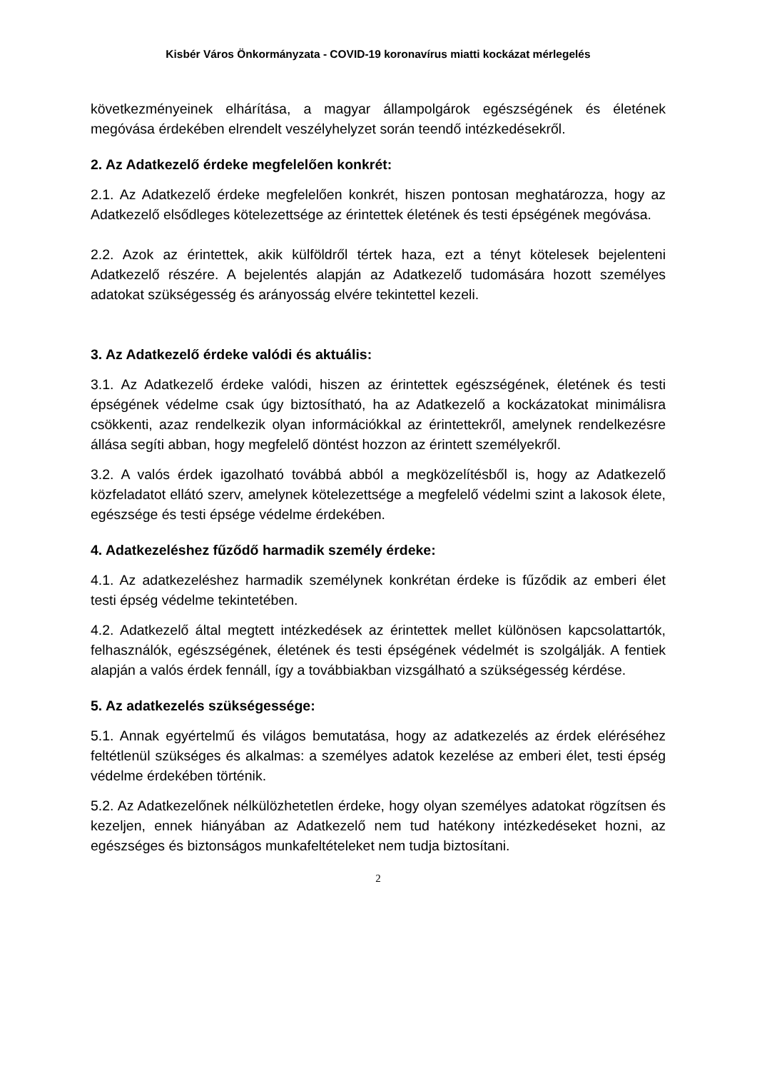Kisbér Város Önkormányzata - COVID-19 koronavírus miatti kockázat mérlegelés
következményeinek elhárítása, a magyar állampolgárok egészségének és életének megóvása érdekében elrendelt veszélyhelyzet során teendő intézkedésekről.
2. Az Adatkezelő érdeke megfelelően konkrét:
2.1. Az Adatkezelő érdeke megfelelően konkrét, hiszen pontosan meghatározza, hogy az Adatkezelő elsődleges kötelezettsége az érintettek életének és testi épségének megóvása.
2.2. Azok az érintettek, akik külföldről tértek haza, ezt a tényt kötelesek bejelenteni Adatkezelő részére. A bejelentés alapján az Adatkezelő tudomására hozott személyes adatokat szükségesség és arányosság elvére tekintettel kezeli.
3. Az Adatkezelő érdeke valódi és aktuális:
3.1. Az Adatkezelő érdeke valódi, hiszen az érintettek egészségének, életének és testi épségének védelme csak úgy biztosítható, ha az Adatkezelő a kockázatokat minimálisra csökkenti, azaz rendelkezik olyan információkkal az érintettekről, amelynek rendelkezésre állása segíti abban, hogy megfelelő döntést hozzon az érintett személyekről.
3.2. A valós érdek igazolható továbbá abból a megközelítésből is, hogy az Adatkezelő közfeladatot ellátó szerv, amelynek kötelezettsége a megfelelő védelmi szint a lakosok élete, egészsége és testi épsége védelme érdekében.
4. Adatkezeléshez fűződő harmadik személy érdeke:
4.1. Az adatkezeléshez harmadik személynek konkrétan érdeke is fűződik az emberi élet testi épség védelme tekintetében.
4.2. Adatkezelő által megtett intézkedések az érintettek mellet különösen kapcsolattartók, felhasználók, egészségének, életének és testi épségének védelmét is szolgálják. A fentiek alapján a valós érdek fennáll, így a továbbiakban vizsgálható a szükségesség kérdése.
5. Az adatkezelés szükségessége:
5.1. Annak egyértelmű és világos bemutatása, hogy az adatkezelés az érdek eléréséhez feltétlenül szükséges és alkalmas: a személyes adatok kezelése az emberi élet, testi épség védelme érdekében történik.
5.2. Az Adatkezelőnek nélkülözhetetlen érdeke, hogy olyan személyes adatokat rögzítsen és kezeljen, ennek hiányában az Adatkezelő nem tud hatékony intézkedéseket hozni, az egészséges és biztonságos munkafeltételeket nem tudja biztosítani.
2